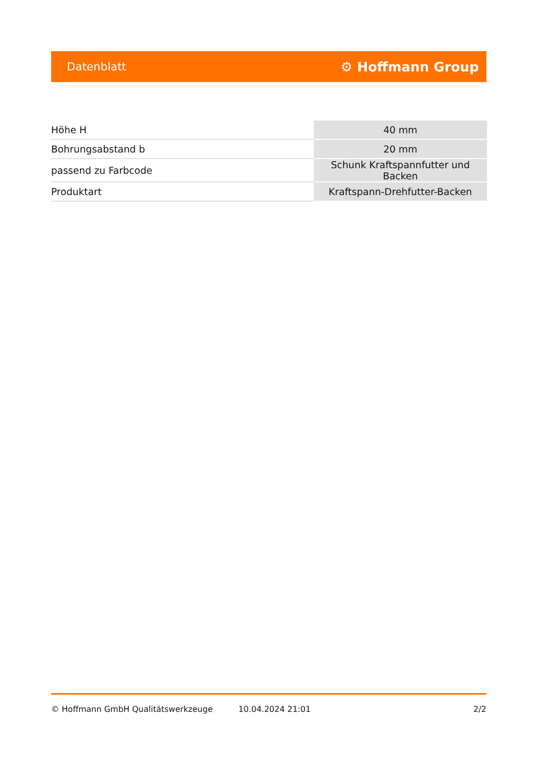Datenblatt ⚙ Hoffmann Group
| Höhe H | 40 mm |
| Bohrungsabstand b | 20 mm |
| passend zu Farbcode | Schunk Kraftspannfutter und Backen |
| Produktart | Kraftspann-Drehfutter-Backen |
© Hoffmann GmbH Qualitätswerkzeuge 10.04.2024 21:01 2/2